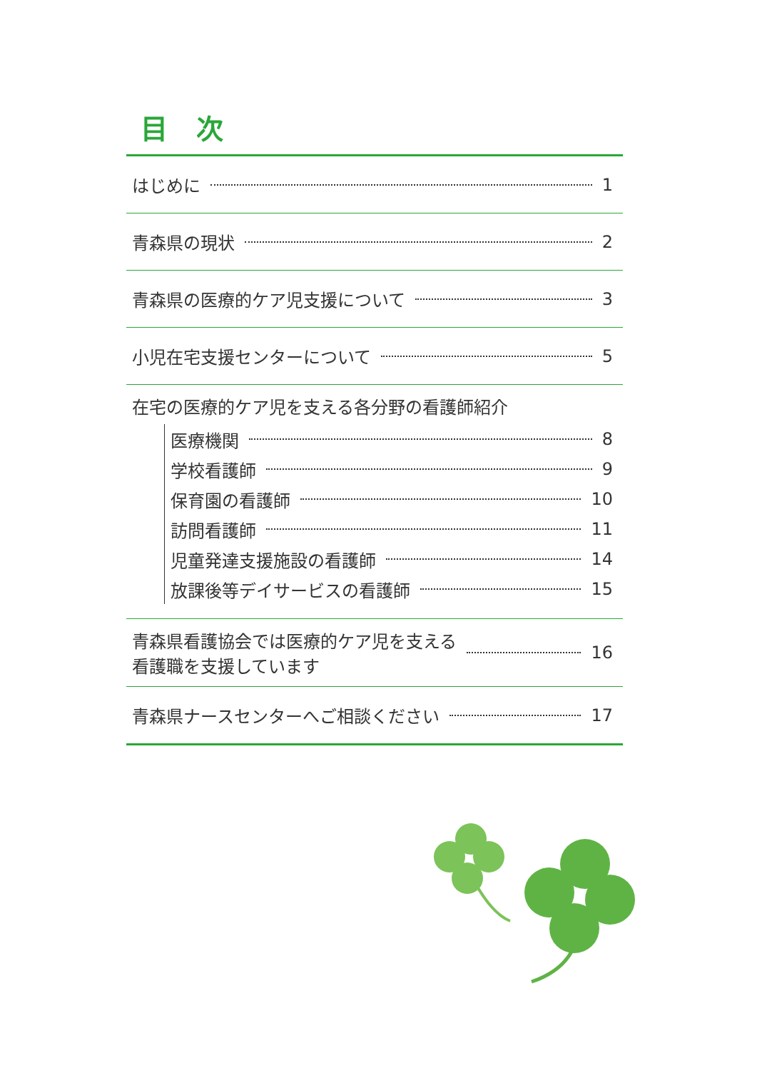目次
はじめに 1
青森県の現状 2
青森県の医療的ケア児支援について 3
小児在宅支援センターについて 5
在宅の医療的ケア児を支える各分野の看護師紹介
医療機関 8
学校看護師 9
保育園の看護師 10
訪問看護師 11
児童発達支援施設の看護師 14
放課後等デイサービスの看護師 15
青森県看護協会では医療的ケア児を支える
看護職を支援しています 16
青森県ナースセンターへご相談ください 17